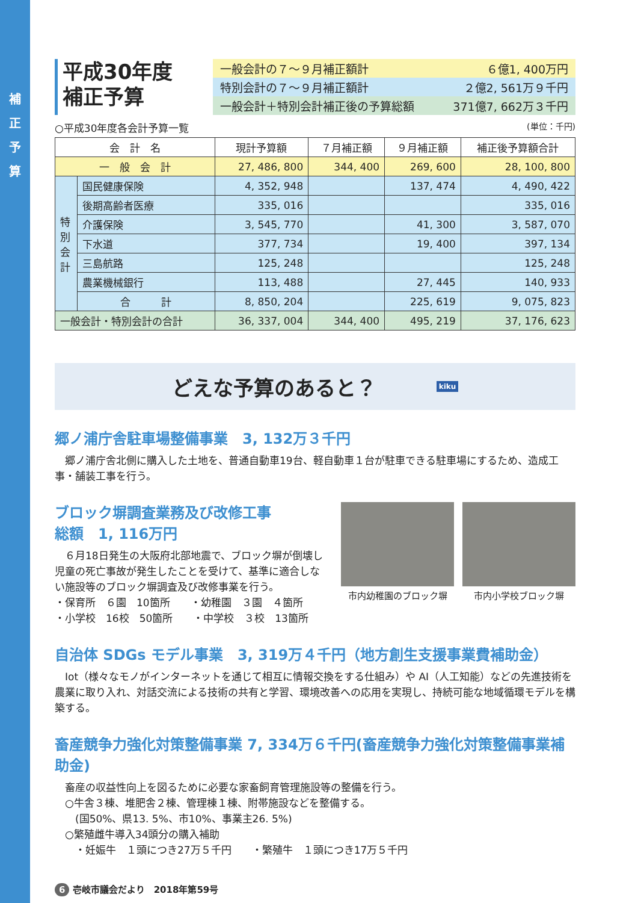補
正
予
算
平成30年度
補正予算
一般会計の７～９月補正額計 ６億1, 400万円
特別会計の７～９月補正額計 ２億2, 561万９千円
一般会計＋特別会計補正後の予算総額 371億7, 662万３千円
○平成30年度各会計予算一覧 (単位：千円)
| 会 計 名 | | 現計予算額 | ７月補正額 | ９月補正額 | 補正後予算額合計 |
| --- | --- | --- | --- | --- | --- |
| 一 般 会 計 | | 27, 486, 800 | 344, 400 | 269, 600 | 28, 100, 800 |
| 特 別 会 計 | 国民健康保険 | 4, 352, 948 | | 137, 474 | 4, 490, 422 |
| | 後期高齢者医療 | 335, 016 | | | 335, 016 |
| | 介護保険 | 3, 545, 770 | | 41, 300 | 3, 587, 070 |
| | 下水道 | 377, 734 | | 19, 400 | 397, 134 |
| | 三島航路 | 125, 248 | | | 125, 248 |
| | 農業機械銀行 | 113, 488 | | 27, 445 | 140, 933 |
| | 合 計 | 8, 850, 204 | | 225, 619 | 9, 075, 823 |
| 一般会計・特別会計の合計 | | 36, 337, 004 | 344, 400 | 495, 219 | 37, 176, 623 |
どえな予算のあると？ kiku
郷ノ浦庁舎駐車場整備事業　3, 132万３千円
　郷ノ浦庁舎北側に購入した土地を、普通自動車19台、軽自動車１台が駐車できる駐車場にするため、造成工事・舗装工事を行う。
ブロック塀調査業務及び改修工事
総額　1, 116万円
　６月18日発生の大阪府北部地震で、ブロック塀が倒壊し児童の死亡事故が発生したことを受けて、基準に適合しない施設等のブロック塀調査及び改修事業を行う。
・保育所　６園　10箇所　　・幼稚園　３園　４箇所
・小学校　16校　50箇所　　・中学校　３校　13箇所
市内幼稚園のブロック塀 市内小学校ブロック塀
自治体 SDGs モデル事業　3, 319万４千円（地方創生支援事業費補助金）
　Iot（様々なモノがインターネットを通じて相互に情報交換をする仕組み）や AI（人工知能）などの先進技術を農業に取り入れ、対話交流による技術の共有と学習、環境改善への応用を実現し、持続可能な地域循環モデルを構築する。
畜産競争力強化対策整備事業 7, 334万６千円(畜産競争力強化対策整備事業補助金)
　畜産の収益性向上を図るために必要な家畜飼育管理施設等の整備を行う。
　○牛舎３棟、堆肥舎２棟、管理棟１棟、附帯施設などを整備する。
　　(国50%、県13. 5%、市10%、事業主26. 5%)
　○繁殖雌牛導入34頭分の購入補助
　　・妊娠牛　１頭につき27万５千円　　・繁殖牛　１頭につき17万５千円
6 壱岐市議会だより　2018年第59号